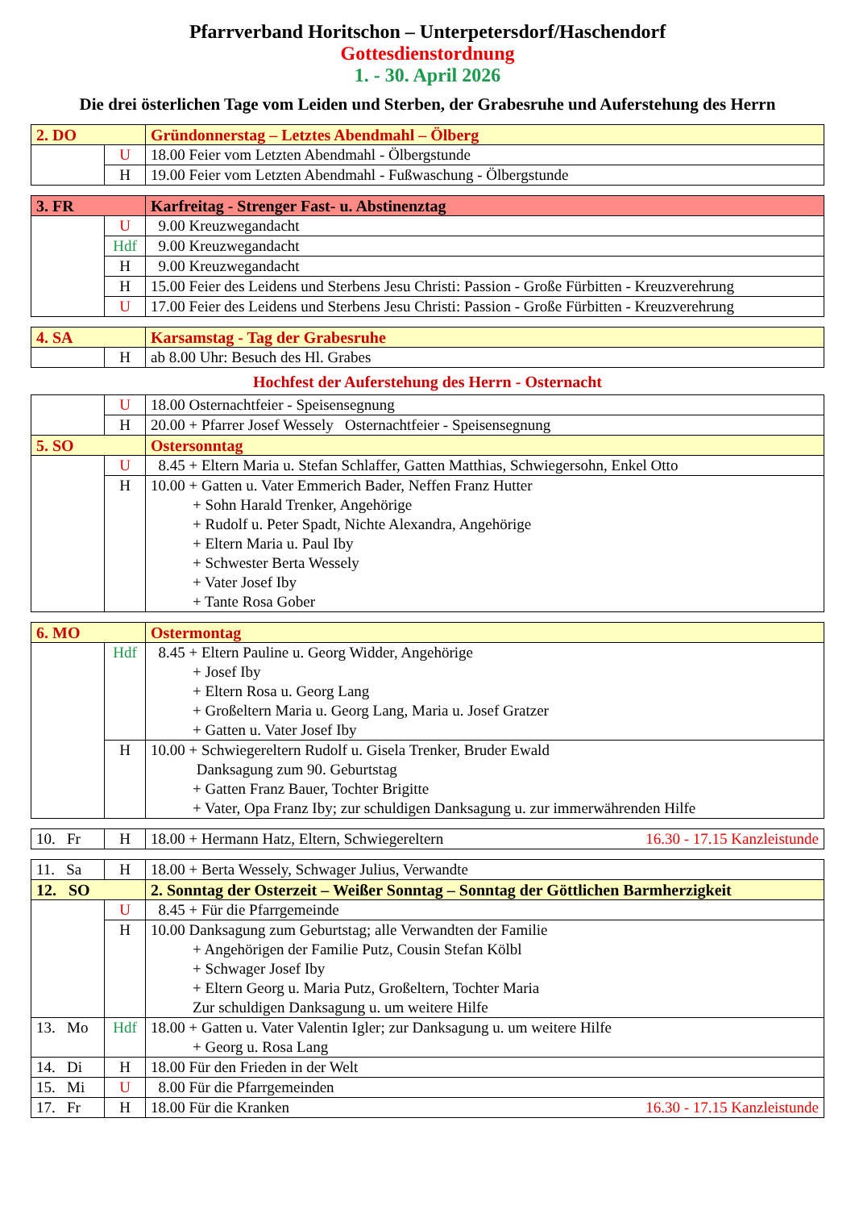Pfarrverband Horitschon – Unterpetersdorf/Haschendorf
Gottesdienstordnung
1. - 30. April 2026
Die drei österlichen Tage vom Leiden und Sterben, der Grabesruhe und Auferstehung des Herrn
| 2. DO | | Gründonnerstag – Letztes Abendmahl – Ölberg |
| | U | 18.00 Feier vom Letzten Abendmahl - Ölbergstunde |
| | H | 19.00 Feier vom Letzten Abendmahl - Fußwaschung - Ölbergstunde |
| 3. FR | | Karfreitag - Strenger Fast- u. Abstinenztag |
| | U | 9.00 Kreuzwegandacht |
| | Hdf | 9.00 Kreuzwegandacht |
| | H | 9.00 Kreuzwegandacht |
| | H | 15.00 Feier des Leidens und Sterbens Jesu Christi: Passion - Große Fürbitten - Kreuzverehrung |
| | U | 17.00 Feier des Leidens und Sterbens Jesu Christi: Passion - Große Fürbitten - Kreuzverehrung |
| 4. SA | | Karsamstag - Tag der Grabesruhe |
| | H | ab 8.00 Uhr: Besuch des Hl. Grabes |
Hochfest der Auferstehung des Herrn - Osternacht
| | U | 18.00 Osternachtfeier - Speisensegnung |
| | H | 20.00 + Pfarrer Josef Wessely Osternachtfeier - Speisensegnung |
| 5. SO | | Ostersonntag |
| | U | 8.45 + Eltern Maria u. Stefan Schlaffer, Gatten Matthias, Schwiegersohn, Enkel Otto |
| | H | 10.00 + Gatten u. Vater Emmerich Bader, Neffen Franz Hutter + Sohn Harald Trenker, Angehörige + Rudolf u. Peter Spadt, Nichte Alexandra, Angehörige + Eltern Maria u. Paul Iby + Schwester Berta Wessely + Vater Josef Iby + Tante Rosa Gober |
| 6. MO | | Ostermontag |
| | Hdf | 8.45 + Eltern Pauline u. Georg Widder, Angehörige + Josef Iby + Eltern Rosa u. Georg Lang + Großeltern Maria u. Georg Lang, Maria u. Josef Gratzer + Gatten u. Vater Josef Iby |
| | H | 10.00 + Schwiegereltern Rudolf u. Gisela Trenker, Bruder Ewald Danksagung zum 90. Geburtstag + Gatten Franz Bauer, Tochter Brigitte + Vater, Opa Franz Iby; zur schuldigen Danksagung u. zur immerwährenden Hilfe |
| 10. Fr | H | 18.00 + Hermann Hatz, Eltern, Schwiegereltern 16.30 - 17.15 Kanzleistunde |
| 11. Sa | H | 18.00 + Berta Wessely, Schwager Julius, Verwandte |
| 12. SO | | 2. Sonntag der Osterzeit – Weißer Sonntag – Sonntag der Göttlichen Barmherzigkeit |
| | U | 8.45 + Für die Pfarrgemeinde |
| | H | 10.00 Danksagung zum Geburtstag; alle Verwandten der Familie + Angehörigen der Familie Putz, Cousin Stefan Kölbl + Schwager Josef Iby + Eltern Georg u. Maria Putz, Großeltern, Tochter Maria Zur schuldigen Danksagung u. um weitere Hilfe |
| 13. Mo | Hdf | 18.00 + Gatten u. Vater Valentin Igler; zur Danksagung u. um weitere Hilfe + Georg u. Rosa Lang |
| 14. Di | H | 18.00 Für den Frieden in der Welt |
| 15. Mi | U | 8.00 Für die Pfarrgemeinden |
| 17. Fr | H | 18.00 Für die Kranken 16.30 - 17.15 Kanzleistunde |